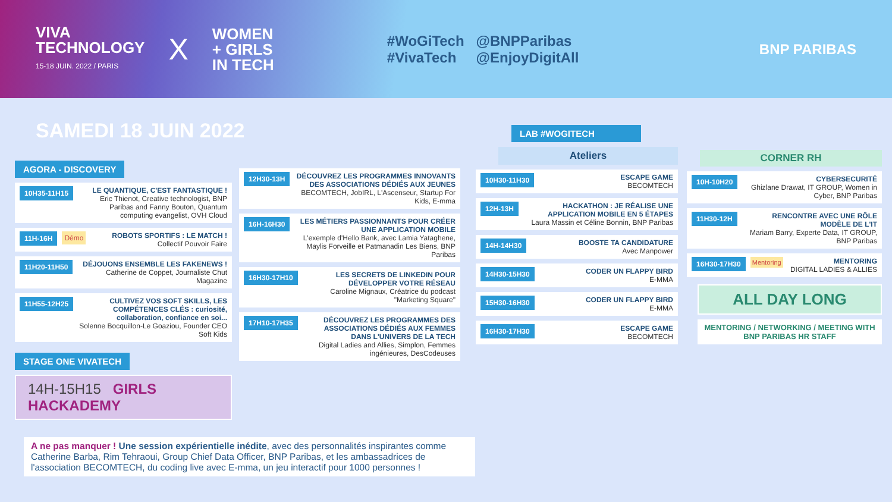VIVA
TECHNOLOGY
15-18 JUIN. 2022 / PARIS
X
WOMEN
+ GIRLS
IN TECH
#WoGiTech
#VivaTech
@BNPParibas
@EnjoyDigitAll
BNP PARIBAS
SAMEDI 18 JUIN 2022
AGORA - DISCOVERY
10H35-11H15
LE QUANTIQUE, C'EST FANTASTIQUE !
Eric Thienot, Creative technologist, BNP Paribas and Fanny Bouton, Quantum computing evangelist, OVH Cloud
11H-16H Démo
ROBOTS SPORTIFS : LE MATCH !
Collectif Pouvoir Faire
11H20-11H50
DÉJOUONS ENSEMBLE LES FAKENEWS !
Catherine de Coppet, Journaliste Chut Magazine
11H55-12H25
CULTIVEZ VOS SOFT SKILLS, LES COMPÉTENCES CLÉS : curiosité, collaboration, confiance en soi...
Solenne Bocquillon-Le Goaziou, Founder CEO Soft Kids
STAGE ONE VIVATECH
14H-15H15 GIRLS HACKADEMY
12H30-13H
DÉCOUVREZ LES PROGRAMMES INNOVANTS DES ASSOCIATIONS DÉDIÉS AUX JEUNES
BECOMTECH, JobIRL, L'Ascenseur, Startup For Kids, E-mma
16H-16H30
LES MÉTIERS PASSIONNANTS POUR CRÉER UNE APPLICATION MOBILE
L'exemple d'Hello Bank, avec Lamia Yataghene, Maylis Forveille et Patmanadin Les Biens, BNP Paribas
16H30-17H10
LES SECRETS DE LINKEDIN POUR DÉVELOPPER VOTRE RÉSEAU
Caroline Mignaux, Créatrice du podcast "Marketing Square"
17H10-17H35
DÉCOUVREZ LES PROGRAMMES DES ASSOCIATIONS DÉDIÉS AUX FEMMES DANS L'UNIVERS DE LA TECH
Digital Ladies and Allies, Simplon, Femmes ingénieures, DesCodeuses
A ne pas manquer ! Une session expérientielle inédite, avec des personnalités inspirantes comme Catherine Barba, Rim Tehraoui, Group Chief Data Officer, BNP Paribas, et les ambassadrices de l'association BECOMTECH, du coding live avec E-mma, un jeu interactif pour 1000 personnes !
LAB #WOGITECH
Ateliers
10H30-11H30
ESCAPE GAME
BECOMTECH
12H-13H
HACKATHON : JE RÉALISE UNE APPLICATION MOBILE EN 5 ÉTAPES
Laura Massin et Céline Bonnin, BNP Paribas
14H-14H30
BOOSTE TA CANDIDATURE
Avec Manpower
14H30-15H30
CODER UN FLAPPY BIRD
E-MMA
15H30-16H30
CODER UN FLAPPY BIRD
E-MMA
16H30-17H30
ESCAPE GAME
BECOMTECH
CORNER RH
10H-10H20
CYBERSECURITÉ
Ghizlane Drawat, IT GROUP, Women in Cyber, BNP Paribas
11H30-12H
RENCONTRE AVEC UNE RÔLE MODÈLE DE L'IT
Mariam Barry, Experte Data, IT GROUP, BNP Paribas
16H30-17H30 Mentoring
MENTORING
DIGITAL LADIES & ALLIES
ALL DAY LONG
MENTORING / NETWORKING / MEETING WITH BNP PARIBAS HR STAFF